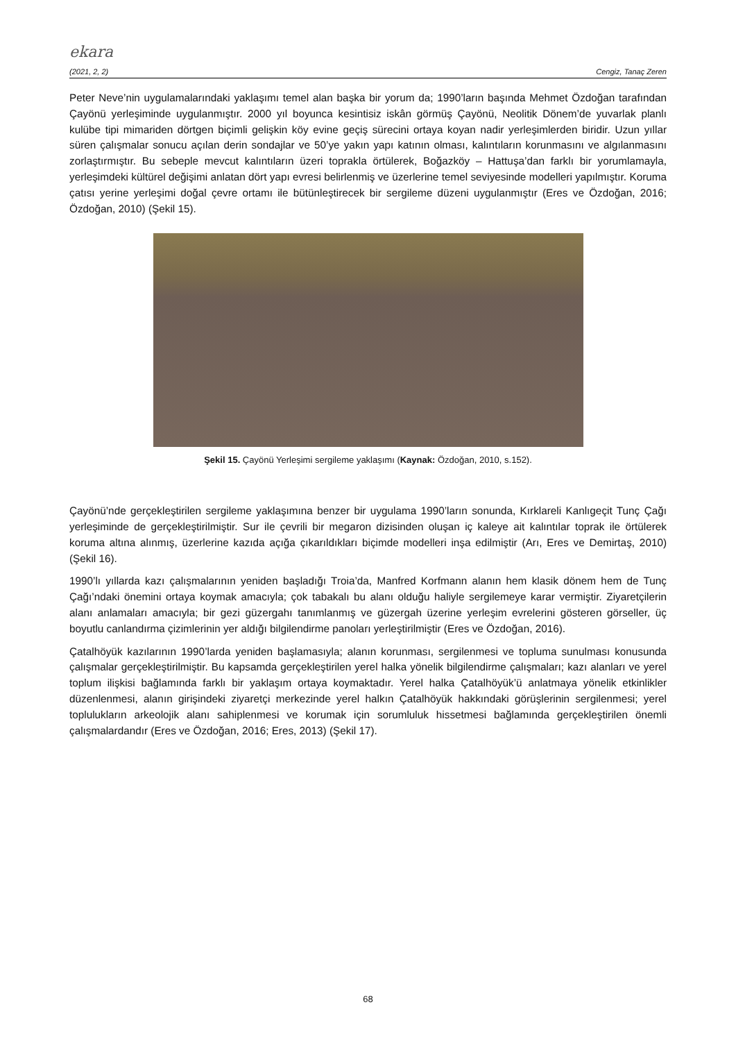ekara
(2021, 2, 2) Cengiz, Tanaç Zeren
Peter Neve’nin uygulamalarındaki yaklaşımı temel alan başka bir yorum da; 1990’ların başında Mehmet Özdoğan tarafından Çayönü yerleşiminde uygulanmıştır. 2000 yıl boyunca kesintisiz iskân görmüş Çayönü, Neolitik Dönem’de yuvarlak planlı kulübe tipi mimariden dörtgen biçimli gelişkin köy evine geçiş sürecini ortaya koyan nadir yerleşimlerden biridir. Uzun yıllar süren çalışmalar sonucu açılan derin sondajlar ve 50’ye yakın yapı katının olması, kalıntıların korunmasını ve algılanmasını zorlaştırmıştır. Bu sebeple mevcut kalıntıların üzeri toprakla örtülerek, Boğazköy – Hattuşa’dan farklı bir yorumlamayla, yerleşimdeki kültürel değişimi anlatan dört yapı evresi belirlenmiş ve üzerlerine temel seviyesinde modelleri yapılmıştır. Koruma çatısı yerine yerleşimi doğal çevre ortamı ile bütünleştirecek bir sergileme düzeni uygulanmıştır (Eres ve Özdoğan, 2016; Özdoğan, 2010) (Şekil 15).
Şekil 15. Çayönü Yerleşimi sergileme yaklaşımı (Kaynak: Özdoğan, 2010, s.152).
Çayönü’nde gerçekleştirilen sergileme yaklaşımına benzer bir uygulama 1990’ların sonunda, Kırklareli Kanlıgeçit Tunç Çağı yerleşiminde de gerçekleştirilmiştir. Sur ile çevrili bir megaron dizisinden oluşan iç kaleye ait kalıntılar toprak ile örtülerek koruma altına alınmış, üzerlerine kazıda açığa çıkarıldıkları biçimde modelleri inşa edilmiştir (Arı, Eres ve Demirtaş, 2010) (Şekil 16).
1990’lı yıllarda kazı çalışmalarının yeniden başladığı Troia’da, Manfred Korfmann alanın hem klasik dönem hem de Tunç Çağı’ndaki önemini ortaya koymak amacıyla; çok tabakalı bu alanı olduğu haliyle sergilemeye karar vermiştir. Ziyaretçilerin alanı anlamaları amacıyla; bir gezi güzergahı tanımlanmış ve güzergah üzerine yerleşim evrelerini gösteren görseller, üç boyutlu canlandırma çizimlerinin yer aldığı bilgilendirme panoları yerleştirilmiştir (Eres ve Özdoğan, 2016).
Çatalhöyük kazılarının 1990’larda yeniden başlamasıyla; alanın korunması, sergilenmesi ve topluma sunulması konusunda çalışmalar gerçekleştirilmiştir. Bu kapsamda gerçekleştirilen yerel halka yönelik bilgilendirme çalışmaları; kazı alanları ve yerel toplum ilişkisi bağlamında farklı bir yaklaşım ortaya koymaktadır. Yerel halka Çatalhöyük’ü anlatmaya yönelik etkinlikler düzenlenmesi, alanın girişindeki ziyaretçi merkezinde yerel halkın Çatalhöyük hakkındaki görüşlerinin sergilenmesi; yerel toplulukların arkeolojik alanı sahiplenmesi ve korumak için sorumluluk hissetmesi bağlamında gerçekleştirilen önemli çalışmalardandır (Eres ve Özdoğan, 2016; Eres, 2013) (Şekil 17).
68